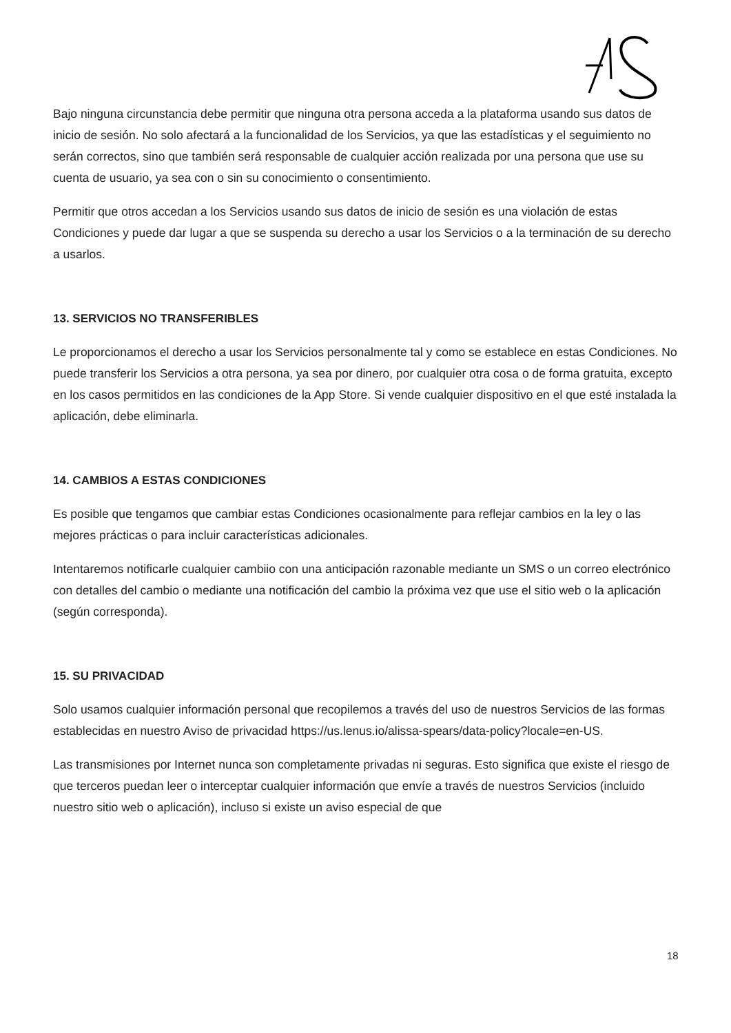Bajo ninguna circunstancia debe permitir que ninguna otra persona acceda a la plataforma usando sus datos de inicio de sesión. No solo afectará a la funcionalidad de los Servicios, ya que las estadísticas y el seguimiento no serán correctos, sino que también será responsable de cualquier acción realizada por una persona que use su cuenta de usuario, ya sea con o sin su conocimiento o consentimiento.
Permitir que otros accedan a los Servicios usando sus datos de inicio de sesión es una violación de estas Condiciones y puede dar lugar a que se suspenda su derecho a usar los Servicios o a la terminación de su derecho a usarlos.
13. SERVICIOS NO TRANSFERIBLES
Le proporcionamos el derecho a usar los Servicios personalmente tal y como se establece en estas Condiciones. No puede transferir los Servicios a otra persona, ya sea por dinero, por cualquier otra cosa o de forma gratuita, excepto en los casos permitidos en las condiciones de la App Store. Si vende cualquier dispositivo en el que esté instalada la aplicación, debe eliminarla.
14. CAMBIOS A ESTAS CONDICIONES
Es posible que tengamos que cambiar estas Condiciones ocasionalmente para reflejar cambios en la ley o las mejores prácticas o para incluir características adicionales.
Intentaremos notificarle cualquier cambiio con una anticipación razonable mediante un SMS o un correo electrónico con detalles del cambio o mediante una notificación del cambio la próxima vez que use el sitio web o la aplicación (según corresponda).
15. SU PRIVACIDAD
Solo usamos cualquier información personal que recopilemos a través del uso de nuestros Servicios de las formas establecidas en nuestro Aviso de privacidad https://us.lenus.io/alissa-spears/data-policy?locale=en-US.
Las transmisiones por Internet nunca son completamente privadas ni seguras. Esto significa que existe el riesgo de que terceros puedan leer o interceptar cualquier información que envíe a través de nuestros Servicios (incluido nuestro sitio web o aplicación), incluso si existe un aviso especial de que
18